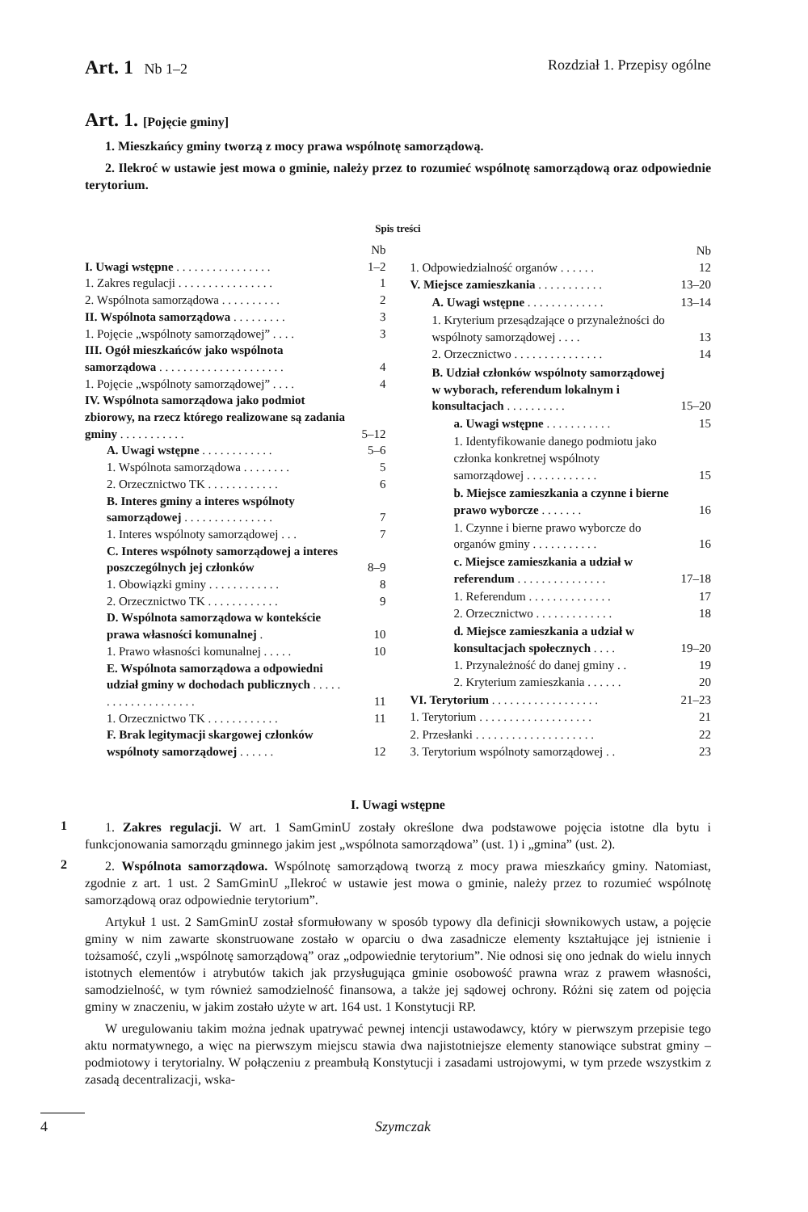Art. 1 Nb 1–2 Rozdział 1. Przepisy ogólne
Art. 1. [Pojęcie gminy]
1. Mieszkańcy gminy tworzą z mocy prawa wspólnotę samorządową.
2. Ilekroć w ustawie jest mowa o gminie, należy przez to rozumieć wspólnotę samorządową oraz odpowiednie terytorium.
Spis treści
| | Nb |
| I. Uwagi wstępne . . . . . . . . . . . . . . . . | 1–2 |
| 1. Zakres regulacji . . . . . . . . . . . . . . . . | 1 |
| 2. Wspólnota samorządowa . . . . . . . . . . | 2 |
| II. Wspólnota samorządowa . . . . . . . . . | 3 |
| 1. Pojęcie „wspólnoty samorządowej” . . . . | 3 |
| III. Ogół mieszkańców jako wspólnota samorządowa . . . . . . . . . . . . . . . . . . . . . | 4 |
| 1. Pojęcie „wspólnoty samorządowej” . . . . | 4 |
| IV. Wspólnota samorządowa jako podmiot zbiorowy, na rzecz którego realizowane są zadania gminy . . . . . . . . . . . | 5–12 |
| A. Uwagi wstępne . . . . . . . . . . . . | 5–6 |
| 1. Wspólnota samorządowa . . . . . . . . | 5 |
| 2. Orzecznictwo TK . . . . . . . . . . . . | 6 |
| B. Interes gminy a interes wspólnoty samorządowej . . . . . . . . . . . . . . . | 7 |
| 1. Interes wspólnoty samorządowej . . . | 7 |
| C. Interes wspólnoty samorządowej a interes poszczególnych jej członków | 8–9 |
| 1. Obowiązki gminy . . . . . . . . . . . . | 8 |
| 2. Orzecznictwo TK . . . . . . . . . . . . | 9 |
| D. Wspólnota samorządowa w kontekście prawa własności komunalnej . | 10 |
| 1. Prawo własności komunalnej . . . . . | 10 |
| E. Wspólnota samorządowa a odpowiedni udział gminy w dochodach publicznych . . . . . . . . . . . . . . . . . . . . | 11 |
| 1. Orzecznictwo TK . . . . . . . . . . . . | 11 |
| F. Brak legitymacji skargowej członków wspólnoty samorządowej . . . . . . | 12 |
| | Nb |
| 1. Odpowiedzialność organów . . . . . . | 12 |
| V. Miejsce zamieszkania . . . . . . . . . . . | 13–20 |
| A. Uwagi wstępne . . . . . . . . . . . . . | 13–14 |
| 1. Kryterium przesądzające o przynależności do wspólnoty samorządowej . . . . | 13 |
| 2. Orzecznictwo . . . . . . . . . . . . . . . | 14 |
| B. Udział członków wspólnoty samorządowej w wyborach, referendum lokalnym i konsultacjach . . . . . . . . . . | 15–20 |
| a. Uwagi wstępne . . . . . . . . . . . | 15 |
| 1. Identyfikowanie danego podmiotu jako członka konkretnej wspólnoty samorządowej . . . . . . . . . . . . | 15 |
| b. Miejsce zamieszkania a czynne i bierne prawo wyborcze . . . . . . . | 16 |
| 1. Czynne i bierne prawo wyborcze do organów gminy . . . . . . . . . . . | 16 |
| c. Miejsce zamieszkania a udział w referendum . . . . . . . . . . . . . . . | 17–18 |
| 1. Referendum . . . . . . . . . . . . . . | 17 |
| 2. Orzecznictwo . . . . . . . . . . . . . | 18 |
| d. Miejsce zamieszkania a udział w konsultacjach społecznych . . . . | 19–20 |
| 1. Przynależność do danej gminy . . | 19 |
| 2. Kryterium zamieszkania . . . . . . | 20 |
| VI. Terytorium . . . . . . . . . . . . . . . . . . | 21–23 |
| 1. Terytorium . . . . . . . . . . . . . . . . . . . | 21 |
| 2. Przesłanki . . . . . . . . . . . . . . . . . . . . | 22 |
| 3. Terytorium wspólnoty samorządowej . . | 23 |
I. Uwagi wstępne
1
1. Zakres regulacji. W art. 1 SamGminU zostały określone dwa podstawowe pojęcia istotne dla bytu i funkcjonowania samorządu gminnego jakim jest „wspólnota samorządowa” (ust. 1) i „gmina” (ust. 2).
2
2. Wspólnota samorządowa. Wspólnotę samorządową tworzą z mocy prawa mieszkańcy gminy. Natomiast, zgodnie z art. 1 ust. 2 SamGminU „Ilekroć w ustawie jest mowa o gminie, należy przez to rozumieć wspólnotę samorządową oraz odpowiednie terytorium”.
Artykuł 1 ust. 2 SamGminU został sformułowany w sposób typowy dla definicji słownikowych ustaw, a pojęcie gminy w nim zawarte skonstruowane zostało w oparciu o dwa zasadnicze elementy kształtujące jej istnienie i tożsamość, czyli „wspólnotę samorządową” oraz „odpowiednie terytorium”. Nie odnosi się ono jednak do wielu innych istotnych elementów i atrybutów takich jak przysługująca gminie osobowość prawna wraz z prawem własności, samodzielność, w tym również samodzielność finansowa, a także jej sądowej ochrony. Różni się zatem od pojęcia gminy w znaczeniu, w jakim zostało użyte w art. 164 ust. 1 Konstytucji RP.
W uregulowaniu takim można jednak upatrywać pewnej intencji ustawodawcy, który w pierwszym przepisie tego aktu normatywnego, a więc na pierwszym miejscu stawia dwa najistotniejsze elementy stanowiące substrat gminy – podmiotowy i terytorialny. W połączeniu z preambułą Konstytucji i zasadami ustrojowymi, w tym przede wszystkim z zasadą decentralizacji, wska-
4 Szymczak